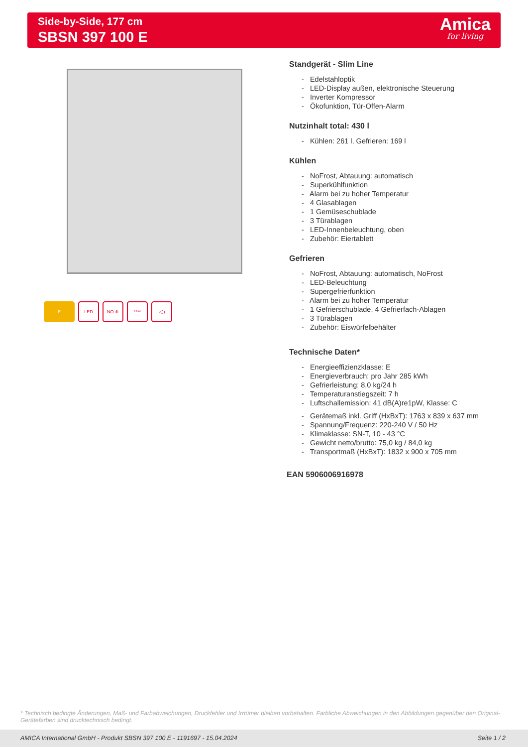Side-by-Side, 177 cm
SBSN 397 100 E
Amica
for living
E LED NO ❄ **** ◁))
Standgerät - Slim Line
- Edelstahloptik
- LED-Display außen, elektronische Steuerung
- Inverter Kompressor
- Ökofunktion, Tür-Offen-Alarm
Nutzinhalt total: 430 l
- Kühlen: 261 l, Gefrieren: 169 l
Kühlen
- NoFrost, Abtauung: automatisch
- Superkühlfunktion
- Alarm bei zu hoher Temperatur
- 4 Glasablagen
- 1 Gemüseschublade
- 3 Türablagen
- LED-Innenbeleuchtung, oben
- Zubehör: Eiertablett
Gefrieren
- NoFrost, Abtauung: automatisch, NoFrost
- LED-Beleuchtung
- Supergefrierfunktion
- Alarm bei zu hoher Temperatur
- 1 Gefrierschublade, 4 Gefrierfach-Ablagen
- 3 Türablagen
- Zubehör: Eiswürfelbehälter
Technische Daten*
- Energieeffizienzklasse: E
- Energieverbrauch: pro Jahr 285 kWh
- Gefrierleistung: 8,0 kg/24 h
- Temperaturanstiegszeit: 7 h
- Luftschallemission: 41 dB(A)re1pW, Klasse: C
- Gerätemaß inkl. Griff (HxBxT): 1763 x 839 x 637 mm
- Spannung/Frequenz: 220-240 V / 50 Hz
- Klimaklasse: SN-T, 10 - 43 °C
- Gewicht netto/brutto: 75,0 kg / 84,0 kg
- Transportmaß (HxBxT): 1832 x 900 x 705 mm
EAN 5906006916978
* Technisch bedingte Änderungen, Maß- und Farbabweichungen, Druckfehler und Irrtümer bleiben vorbehalten. Farbliche Abweichungen in den Abbildungen gegenüber den Original-Gerätefarben sind drucktechnisch bedingt.
AMICA International GmbH - Produkt SBSN 397 100 E - 1191697 - 15.04.2024 Seite 1 / 2